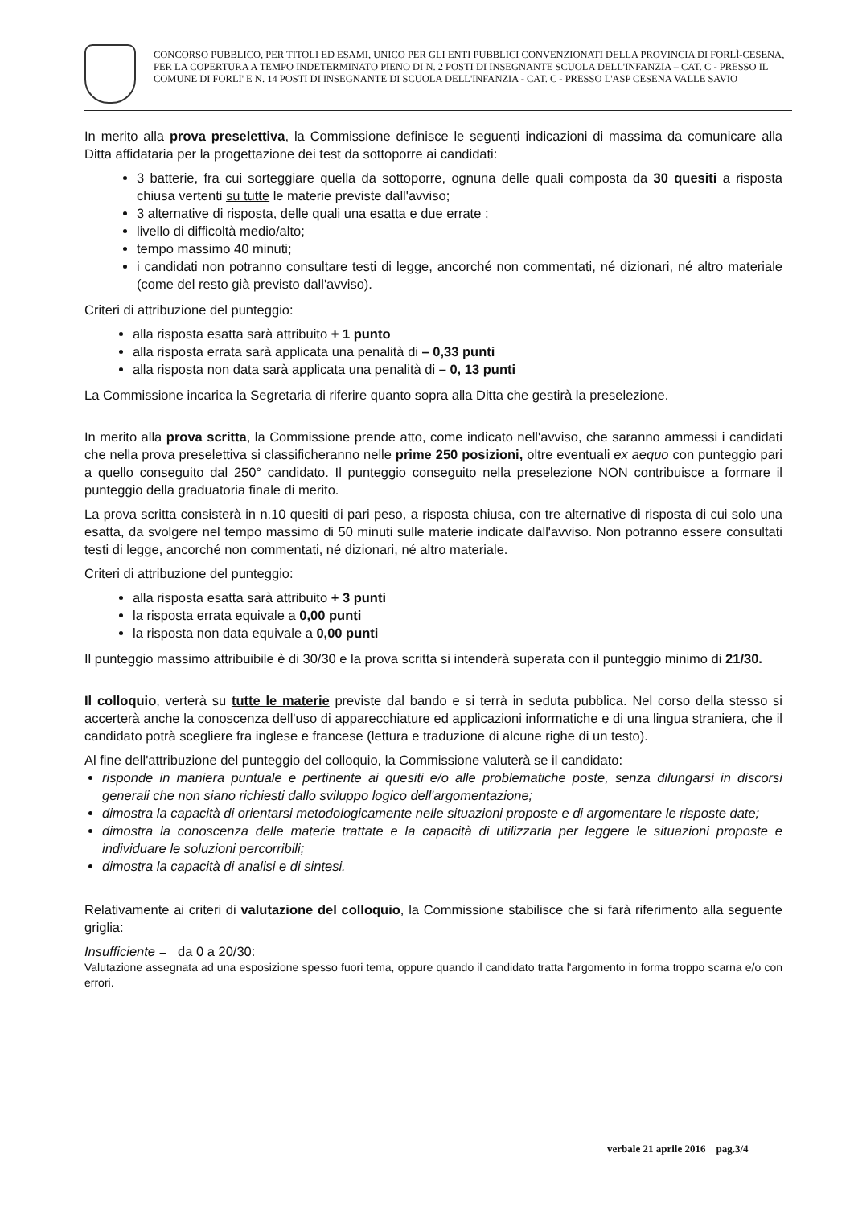CONCORSO PUBBLICO, PER TITOLI ED ESAMI, UNICO PER GLI ENTI PUBBLICI CONVENZIONATI DELLA PROVINCIA DI FORLÌ-CESENA, PER LA COPERTURA A TEMPO INDETERMINATO PIENO DI N. 2 POSTI DI INSEGNANTE SCUOLA DELL'INFANZIA – CAT. C - PRESSO IL COMUNE DI FORLI' E N. 14 POSTI DI INSEGNANTE DI SCUOLA DELL'INFANZIA - CAT. C - PRESSO L'ASP CESENA VALLE SAVIO
In merito alla prova preselettiva, la Commissione definisce le seguenti indicazioni di massima da comunicare alla Ditta affidataria per la progettazione dei test da sottoporre ai candidati:
3 batterie, fra cui sorteggiare quella da sottoporre, ognuna delle quali composta da 30 quesiti a risposta chiusa vertenti su tutte le materie previste dall'avviso;
3 alternative di risposta, delle quali una esatta e due errate ;
livello di difficoltà medio/alto;
tempo massimo 40 minuti;
i candidati non potranno consultare testi di legge, ancorché non commentati, né dizionari, né altro materiale (come del resto già previsto dall'avviso).
Criteri di attribuzione del punteggio:
alla risposta esatta sarà attribuito + 1 punto
alla risposta errata sarà applicata una penalità di – 0,33 punti
alla risposta non data sarà applicata una penalità di – 0, 13 punti
La Commissione incarica la Segretaria di riferire quanto sopra alla Ditta che gestirà la preselezione.
In merito alla prova scritta, la Commissione prende atto, come indicato nell'avviso, che saranno ammessi i candidati che nella prova preselettiva si classificheranno nelle prime 250 posizioni, oltre eventuali ex aequo con punteggio pari a quello conseguito dal 250° candidato. Il punteggio conseguito nella preselezione NON contribuisce a formare il punteggio della graduatoria finale di merito.
La prova scritta consisterà in n.10 quesiti di pari peso, a risposta chiusa, con tre alternative di risposta di cui solo una esatta, da svolgere nel tempo massimo di 50 minuti sulle materie indicate dall'avviso. Non potranno essere consultati testi di legge, ancorché non commentati, né dizionari, né altro materiale.
Criteri di attribuzione del punteggio:
alla risposta esatta sarà attribuito + 3 punti
la risposta errata equivale a 0,00 punti
la risposta non data equivale a 0,00 punti
Il punteggio massimo attribuibile è di 30/30 e la prova scritta si intenderà superata con il punteggio minimo di 21/30.
Il colloquio, verterà su tutte le materie previste dal bando e si terrà in seduta pubblica. Nel corso della stesso si accerterà anche la conoscenza dell'uso di apparecchiature ed applicazioni informatiche e di una lingua straniera, che il candidato potrà scegliere fra inglese e francese (lettura e traduzione di alcune righe di un testo).
Al fine dell'attribuzione del punteggio del colloquio, la Commissione valuterà se il candidato:
risponde in maniera puntuale e pertinente ai quesiti e/o alle problematiche poste, senza dilungarsi in discorsi generali che non siano richiesti dallo sviluppo logico dell'argomentazione;
dimostra la capacità di orientarsi metodologicamente nelle situazioni proposte e di argomentare le risposte date;
dimostra la conoscenza delle materie trattate e la capacità di utilizzarla per leggere le situazioni proposte e individuare le soluzioni percorribili;
dimostra la capacità di analisi e di sintesi.
Relativamente ai criteri di valutazione del colloquio, la Commissione stabilisce che si farà riferimento alla seguente griglia:
Insufficiente = da 0 a 20/30:
Valutazione assegnata ad una esposizione spesso fuori tema, oppure quando il candidato tratta l'argomento in forma troppo scarna e/o con errori.
verbale 21 aprile 2016 pag.3/4